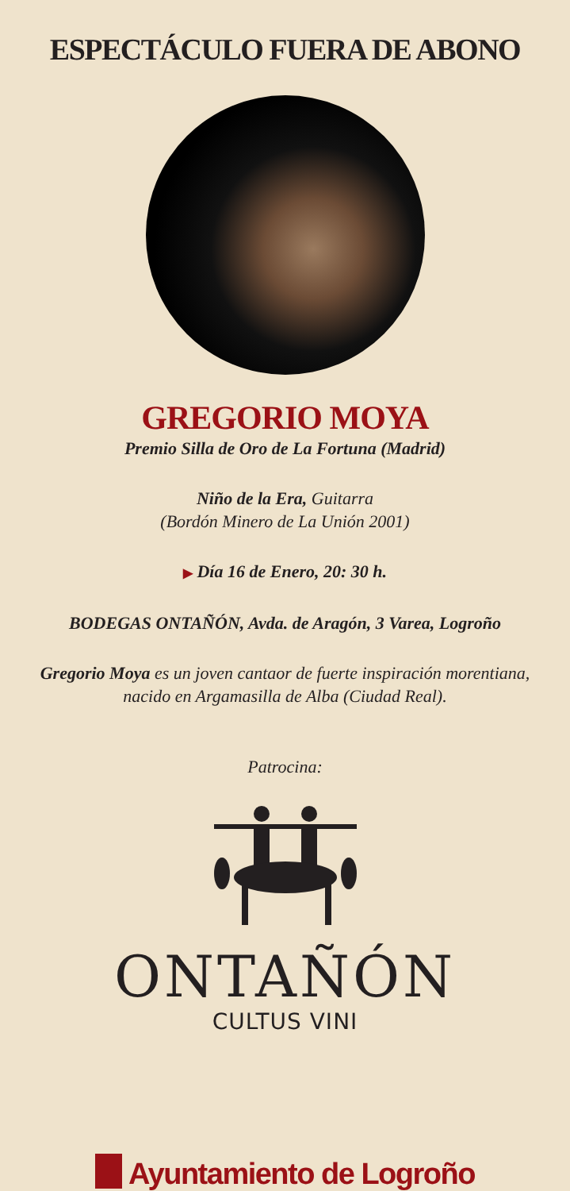ESPECTÁCULO FUERA DE ABONO
GREGORIO MOYA
Premio Silla de Oro de La Fortuna (Madrid)
Niño de la Era, Guitarra
(Bordón Minero de La Unión 2001)
▶ Día 16 de Enero, 20: 30 h.
BODEGAS ONTAÑÓN, Avda. de Aragón, 3 Varea, Logroño
Gregorio Moya es un joven cantaor de fuerte inspiración morentiana,
nacido en Argamasilla de Alba (Ciudad Real).
Patrocina:
ONTAÑÓN
CULTUS VINI
Ayuntamiento de Logroño